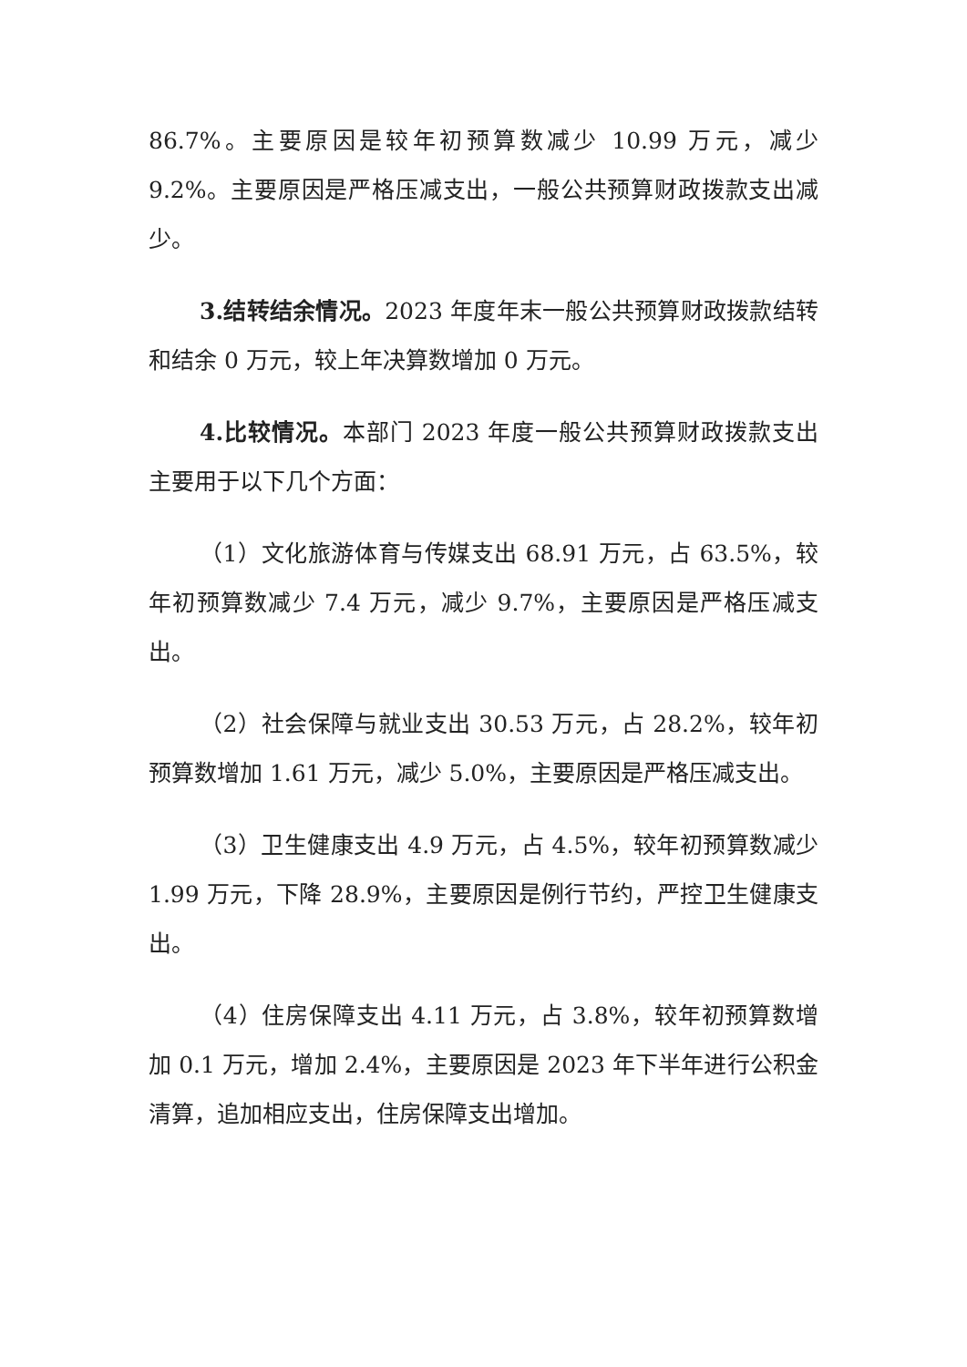86.7%。主要原因是较年初预算数减少 10.99 万元，减少 9.2%。主要原因是严格压减支出，一般公共预算财政拨款支出减少。
3.结转结余情况。2023 年度年末一般公共预算财政拨款结转和结余 0 万元，较上年决算数增加 0 万元。
4.比较情况。本部门 2023 年度一般公共预算财政拨款支出主要用于以下几个方面：
（1）文化旅游体育与传媒支出 68.91 万元，占 63.5%，较年初预算数减少 7.4 万元，减少 9.7%，主要原因是严格压减支出。
（2）社会保障与就业支出 30.53 万元，占 28.2%，较年初预算数增加 1.61 万元，减少 5.0%，主要原因是严格压减支出。
（3）卫生健康支出 4.9 万元，占 4.5%，较年初预算数减少 1.99 万元，下降 28.9%，主要原因是例行节约，严控卫生健康支出。
（4）住房保障支出 4.11 万元，占 3.8%，较年初预算数增加 0.1 万元，增加 2.4%，主要原因是 2023 年下半年进行公积金清算，追加相应支出，住房保障支出增加。